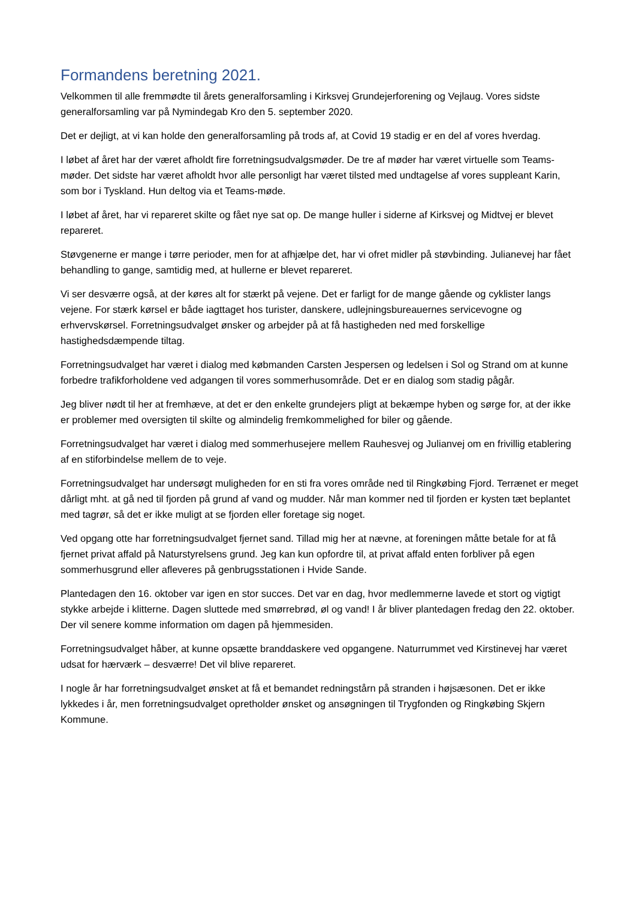Formandens beretning 2021.
Velkommen til alle fremmødte til årets generalforsamling i Kirksvej Grundejerforening og Vejlaug. Vores sidste generalforsamling var på Nymindegab Kro den 5. september 2020.
Det er dejligt, at vi kan holde den generalforsamling på trods af, at Covid 19 stadig er en del af vores hverdag.
I løbet af året har der været afholdt fire forretningsudvalgsmøder. De tre af møder har været virtuelle som Teams-møder. Det sidste har været afholdt hvor alle personligt har været tilsted med undtagelse af vores suppleant Karin, som bor i Tyskland. Hun deltog via et Teams-møde.
I løbet af året, har vi repareret skilte og fået nye sat op. De mange huller i siderne af Kirksvej og Midtvej er blevet repareret.
Støvgenerne er mange i tørre perioder, men for at afhjælpe det, har vi ofret midler på støvbinding. Julianevej har fået behandling to gange, samtidig med, at hullerne er blevet repareret.
Vi ser desværre også, at der køres alt for stærkt på vejene. Det er farligt for de mange gående og cyklister langs vejene. For stærk kørsel er både iagttaget hos turister, danskere, udlejningsbureauernes servicevogne og erhvervskørsel. Forretningsudvalget ønsker og arbejder på at få hastigheden ned med forskellige hastighedsdæmpende tiltag.
Forretningsudvalget har været i dialog med købmanden Carsten Jespersen og ledelsen i Sol og Strand om at kunne forbedre trafikforholdene ved adgangen til vores sommerhusområde. Det er en dialog som stadig pågår.
Jeg bliver nødt til her at fremhæve, at det er den enkelte grundejers pligt at bekæmpe hyben og sørge for, at der ikke er problemer med oversigten til skilte og almindelig fremkommelighed for biler og gående.
Forretningsudvalget har været i dialog med sommerhusejere mellem Rauhesvej og Julianvej om en frivillig etablering af en stiforbindelse mellem de to veje.
Forretningsudvalget har undersøgt muligheden for en sti fra vores område ned til Ringkøbing Fjord. Terrænet er meget dårligt mht. at gå ned til fjorden på grund af vand og mudder. Når man kommer ned til fjorden er kysten tæt beplantet med tagrør, så det er ikke muligt at se fjorden eller foretage sig noget.
Ved opgang otte har forretningsudvalget fjernet sand. Tillad mig her at nævne, at foreningen måtte betale for at få fjernet privat affald på Naturstyrelsens grund. Jeg kan kun opfordre til, at privat affald enten forbliver på egen sommerhusgrund eller afleveres på genbrugsstationen i Hvide Sande.
Plantedagen den 16. oktober var igen en stor succes. Det var en dag, hvor medlemmerne lavede et stort og vigtigt stykke arbejde i klitterne. Dagen sluttede med smørrebrød, øl og vand! I år bliver plantedagen fredag den 22. oktober. Der vil senere komme information om dagen på hjemmesiden.
Forretningsudvalget håber, at kunne opsætte branddaskere ved opgangene. Naturrummet ved Kirstinevej har været udsat for hærværk – desværre! Det vil blive repareret.
I nogle år har forretningsudvalget ønsket at få et bemandet redningstårn på stranden i højsæsonen. Det er ikke lykkedes i år, men forretningsudvalget opretholder ønsket og ansøgningen til Trygfonden og Ringkøbing Skjern Kommune.